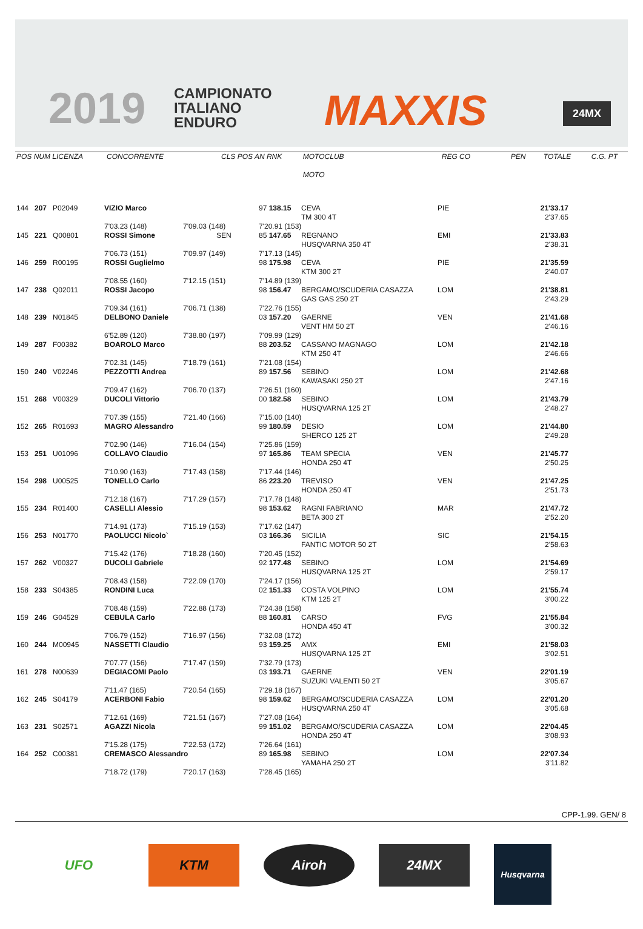2019
CAMPIONATO
ITALIANO
ENDURO
MAXXIS 24MX
| POS NUM LICENZA | CONCORRENTE | CLS POS AN RNK | MOTOCLUB MOTO | REG CO | PEN | TOTALE | C.G. PT |
| 144 | 207 | P02049 | VIZIO Marco | | | 97 138.15 | CEVA TM 300 4T | PIE | 21'33.17 2'37.65 | |
| | | | 7'03.23 (148) | 7'09.03 (148) | | 7'20.91 (153) | | | | |
| 145 | 221 | Q00801 | ROSSI Simone | | SEN | 85 147.65 | REGNANO HUSQVARNA 350 4T | EMI | 21'33.83 2'38.31 | |
| | | | 7'06.73 (151) | 7'09.97 (149) | | 7'17.13 (145) | | | | |
| 146 | 259 | R00195 | ROSSI Guglielmo | | | 98 175.98 | CEVA KTM 300 2T | PIE | 21'35.59 2'40.07 | |
| | | | 7'08.55 (160) | 7'12.15 (151) | | 7'14.89 (139) | | | | |
| 147 | 238 | Q02011 | ROSSI Jacopo | | | 98 156.47 | BERGAMO/SCUDERIA CASAZZA GAS GAS 250 2T | LOM | 21'38.81 2'43.29 | |
| | | | 7'09.34 (161) | 7'06.71 (138) | | 7'22.76 (155) | | | | |
| 148 | 239 | N01845 | DELBONO Daniele | | | 03 157.20 | GAERNE VENT HM 50 2T | VEN | 21'41.68 2'46.16 | |
| | | | 6'52.89 (120) | 7'38.80 (197) | | 7'09.99 (129) | | | | |
| 149 | 287 | F00382 | BOAROLO Marco | | | 88 203.52 | CASSANO MAGNAGO KTM 250 4T | LOM | 21'42.18 2'46.66 | |
| | | | 7'02.31 (145) | 7'18.79 (161) | | 7'21.08 (154) | | | | |
| 150 | 240 | V02246 | PEZZOTTI Andrea | | | 89 157.56 | SEBINO KAWASAKI 250 2T | LOM | 21'42.68 2'47.16 | |
| | | | 7'09.47 (162) | 7'06.70 (137) | | 7'26.51 (160) | | | | |
| 151 | 268 | V00329 | DUCOLI Vittorio | | | 00 182.58 | SEBINO HUSQVARNA 125 2T | LOM | 21'43.79 2'48.27 | |
| | | | 7'07.39 (155) | 7'21.40 (166) | | 7'15.00 (140) | | | | |
| 152 | 265 | R01693 | MAGRO Alessandro | | | 99 180.59 | DESIO SHERCO 125 2T | LOM | 21'44.80 2'49.28 | |
| | | | 7'02.90 (146) | 7'16.04 (154) | | 7'25.86 (159) | | | | |
| 153 | 251 | U01096 | COLLAVO Claudio | | | 97 165.86 | TEAM SPECIA HONDA 250 4T | VEN | 21'45.77 2'50.25 | |
| | | | 7'10.90 (163) | 7'17.43 (158) | | 7'17.44 (146) | | | | |
| 154 | 298 | U00525 | TONELLO Carlo | | | 86 223.20 | TREVISO HONDA 250 4T | VEN | 21'47.25 2'51.73 | |
| | | | 7'12.18 (167) | 7'17.29 (157) | | 7'17.78 (148) | | | | |
| 155 | 234 | R01400 | CASELLI Alessio | | | 98 153.62 | RAGNI FABRIANO BETA 300 2T | MAR | 21'47.72 2'52.20 | |
| | | | 7'14.91 (173) | 7'15.19 (153) | | 7'17.62 (147) | | | | |
| 156 | 253 | N01770 | PAOLUCCI Nicolo` | | | 03 166.36 | SICILIA FANTIC MOTOR 50 2T | SIC | 21'54.15 2'58.63 | |
| | | | 7'15.42 (176) | 7'18.28 (160) | | 7'20.45 (152) | | | | |
| 157 | 262 | V00327 | DUCOLI Gabriele | | | 92 177.48 | SEBINO HUSQVARNA 125 2T | LOM | 21'54.69 2'59.17 | |
| | | | 7'08.43 (158) | 7'22.09 (170) | | 7'24.17 (156) | | | | |
| 158 | 233 | S04385 | RONDINI Luca | | | 02 151.33 | COSTA VOLPINO KTM 125 2T | LOM | 21'55.74 3'00.22 | |
| | | | 7'08.48 (159) | 7'22.88 (173) | | 7'24.38 (158) | | | | |
| 159 | 246 | G04529 | CEBULA Carlo | | | 88 160.81 | CARSO HONDA 450 4T | FVG | 21'55.84 3'00.32 | |
| | | | 7'06.79 (152) | 7'16.97 (156) | | 7'32.08 (172) | | | | |
| 160 | 244 | M00945 | NASSETTI Claudio | | | 93 159.25 | AMX HUSQVARNA 125 2T | EMI | 21'58.03 3'02.51 | |
| | | | 7'07.77 (156) | 7'17.47 (159) | | 7'32.79 (173) | | | | |
| 161 | 278 | N00639 | DEGIACOMI Paolo | | | 03 193.71 | GAERNE SUZUKI VALENTI 50 2T | VEN | 22'01.19 3'05.67 | |
| | | | 7'11.47 (165) | 7'20.54 (165) | | 7'29.18 (167) | | | | |
| 162 | 245 | S04179 | ACERBONI Fabio | | | 98 159.62 | BERGAMO/SCUDERIA CASAZZA HUSQVARNA 250 4T | LOM | 22'01.20 3'05.68 | |
| | | | 7'12.61 (169) | 7'21.51 (167) | | 7'27.08 (164) | | | | |
| 163 | 231 | S02571 | AGAZZI Nicola | | | 99 151.02 | BERGAMO/SCUDERIA CASAZZA HONDA 250 4T | LOM | 22'04.45 3'08.93 | |
| | | | 7'15.28 (175) | 7'22.53 (172) | | 7'26.64 (161) | | | | |
| 164 | 252 | C00381 | CREMASCO Alessandro | | | 89 165.98 | SEBINO YAMAHA 250 2T | LOM | 22'07.34 3'11.82 | |
| | | | 7'18.72 (179) | 7'20.17 (163) | | 7'28.45 (165) | | | | |
CPP-1.99. GEN/ 8
UFO KTM Airoh 24MX
Husqvarna